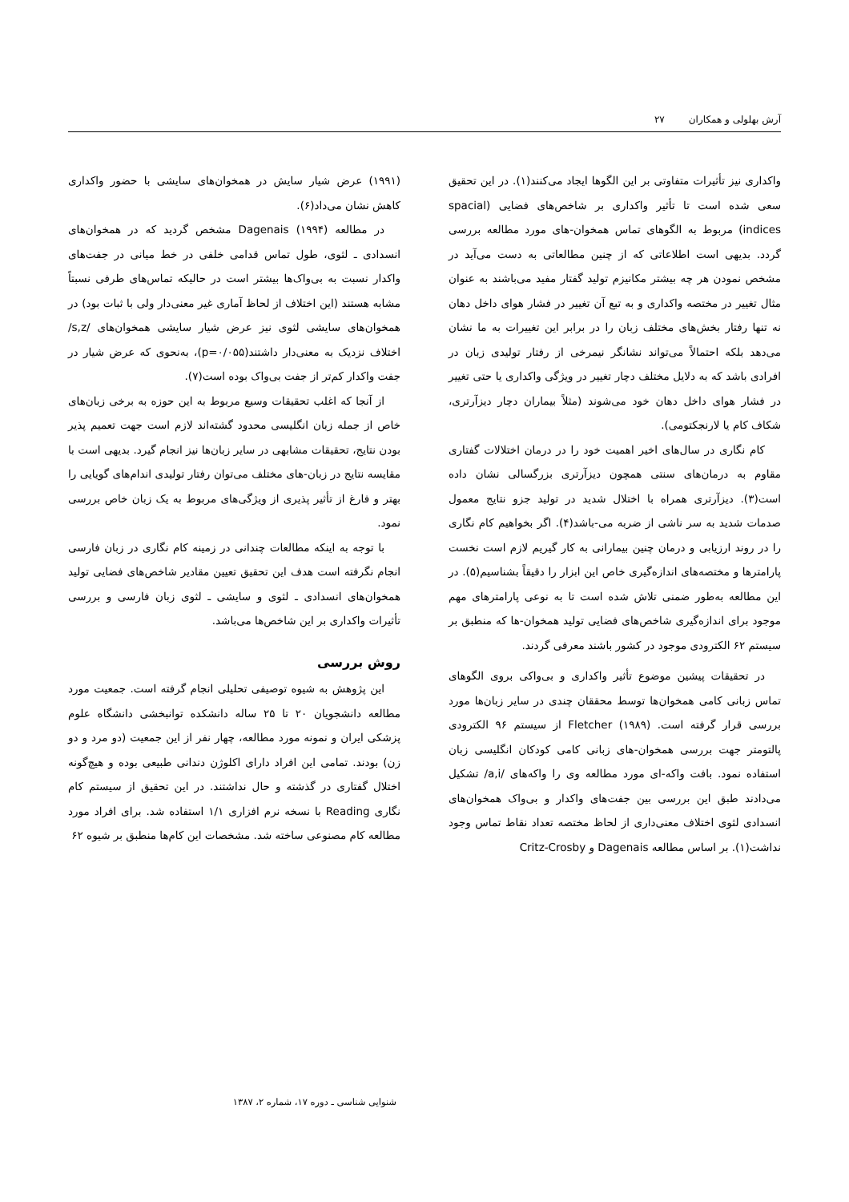آرش بهلولی و همکاران ۲۷
واکداری نیز تأثیرات متفاوتی بر این الگوها ایجاد می‌کنند(۱). در این تحقیق سعی شده است تا تأثیر واکداری بر شاخص‌های فضایی (spacial indices) مربوط به الگوهای تماس همخوان-های مورد مطالعه بررسی گردد. بدیهی است اطلاعاتی که از چنین مطالعاتی به دست می‌آید در مشخص نمودن هر چه بیشتر مکانیزم تولید گفتار مفید می‌باشند به عنوان مثال تغییر در مختصه واکداری و به تبع آن تغییر در فشار هوای داخل دهان نه تنها رفتار بخش‌های مختلف زبان را در برابر این تغییرات به ما نشان می‌دهد بلکه احتمالاً می‌تواند نشانگر نیمرخی از رفتار تولیدی زبان در افرادی باشد که به دلایل مختلف دچار تغییر در ویژگی واکداری یا حتی تغییر در فشار هوای داخل دهان خود می‌شوند (مثلاً بیماران دچار دیزآرتری، شکاف کام یا لارنجکتومی).
کام نگاری در سال‌های اخیر اهمیت خود را در درمان اختلالات گفتاری مقاوم به درمان‌های سنتی همچون دیزآرتری بزرگسالی نشان داده است(۳). دیزآرتری همراه با اختلال شدید در تولید جزو نتایج معمول صدمات شدید به سر ناشی از ضربه می-باشد(۴). اگر بخواهیم کام نگاری را در روند ارزیابی و درمان چنین بیمارانی به کار گیریم لازم است نخست پارامترها و مختصه‌های اندازه‌گیری خاص این ابزار را دقیقاً بشناسیم(۵). در این مطالعه به‌طور ضمنی تلاش شده است تا به نوعی پارامترهای مهم موجود برای اندازه‌گیری شاخص‌های فضایی تولید همخوان-ها که منطبق بر سیستم ۶۲ الکترودی موجود در کشور باشند معرفی گردند.
در تحقیقات پیشین موضوع تأثیر واکداری و بی‌واکی بروی الگوهای تماس زبانی کامی همخوان‌ها توسط محققان چندی در سایر زبان‌ها مورد بررسی قرار گرفته است. Fletcher (۱۹۸۹) از سیستم ۹۶ الکترودی پالتومتر جهت بررسی همخوان-های زبانی کامی کودکان انگلیسی زبان استفاده نمود. بافت واکه-ای مورد مطالعه وی را واکه‌های /a,i/ تشکیل می‌دادند طبق این بررسی بین جفت‌های واکدار و بی‌واک همخوان‌های انسدادی لثوی اختلاف معنی‌داری از لحاظ مختصه تعداد نقاط تماس وجود نداشت(۱). بر اساس مطالعه Dagenais و Critz-Crosby
(۱۹۹۱) عرض شیار سایش در همخوان‌های سایشی با حضور واکداری کاهش نشان می‌داد(۶).
در مطالعه Dagenais (۱۹۹۴) مشخص گردید که در همخوان‌های انسدادی ـ لثوی، طول تماس قدامی خلفی در خط میانی در جفت‌های واکدار نسبت به بی‌واک‌ها بیشتر است در حالیکه تماس‌های طرفی نسبتاً مشابه هستند (این اختلاف از لحاظ آماری غیر معنی‌دار ولی با ثبات بود) در همخوان‌های سایشی لثوی نیز عرض شیار سایشی همخوان‌های /s,z/ اختلاف نزدیک به معنی‌دار داشتند(p=۰/۰۵۵)، به‌نحوی که عرض شیار در جفت واکدار کم‌تر از جفت بی‌واک بوده است(۷).
از آنجا که اغلب تحقیقات وسیع مربوط به این حوزه به برخی زبان‌های خاص از جمله زبان انگلیسی محدود گشته‌اند لازم است جهت تعمیم پذیر بودن نتایج، تحقیقات مشابهی در سایر زبان‌ها نیز انجام گیرد. بدیهی است با مقایسه نتایج در زبان-های مختلف می‌توان رفتار تولیدی اندام‌های گویایی را بهتر و فارغ از تأثیر پذیری از ویژگی‌های مربوط به یک زبان خاص بررسی نمود.
با توجه به اینکه مطالعات چندانی در زمینه کام نگاری در زبان فارسی انجام نگرفته است هدف این تحقیق تعیین مقادیر شاخص‌های فضایی تولید همخوان‌های انسدادی ـ لثوی و سایشی ـ لثوی زبان فارسی و بررسی تأثیرات واکداری بر این شاخص‌ها می‌باشد.
روش بررسی
این پژوهش به شیوه توصیفی تحلیلی انجام گرفته است. جمعیت مورد مطالعه دانشجویان ۲۰ تا ۲۵ ساله دانشکده توانبخشی دانشگاه علوم پزشکی ایران و نمونه مورد مطالعه، چهار نفر از این جمعیت (دو مرد و دو زن) بودند. تمامی این افراد دارای اکلوژن دندانی طبیعی بوده و هیچ‌گونه اختلال گفتاری در گذشته و حال نداشتند. در این تحقیق از سیستم کام نگاری Reading با نسخه نرم افزاری ۱/۱ استفاده شد. برای افراد مورد مطالعه کام مصنوعی ساخته شد. مشخصات این کام‌ها منطبق بر شیوه ۶۲
شنوایی شناسی ـ دوره ۱۷، شماره ۲، ۱۳۸۷